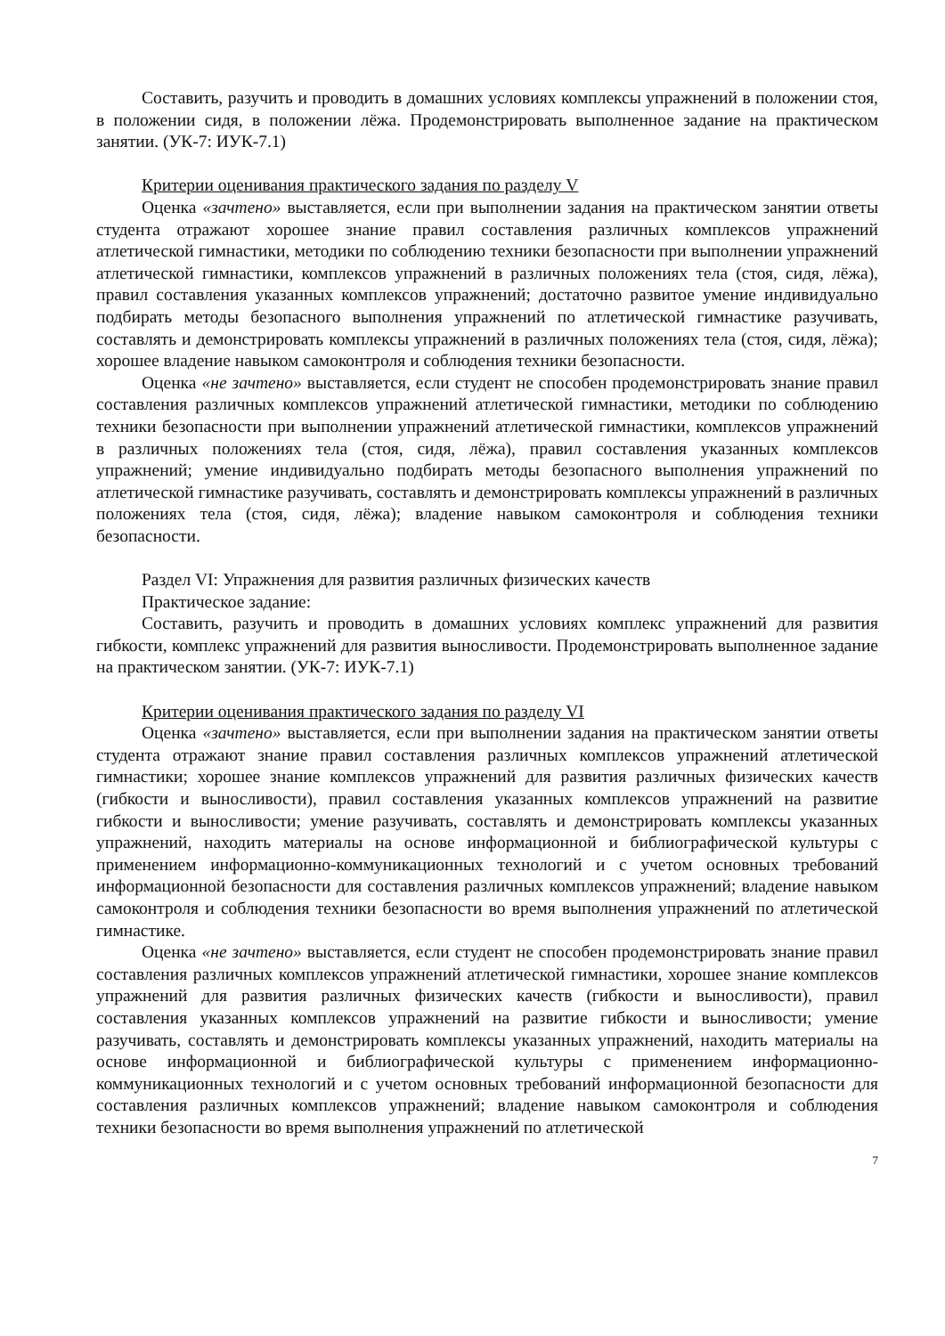Составить, разучить и проводить в домашних условиях комплексы упражнений в положении стоя, в положении сидя, в положении лёжа. Продемонстрировать выполненное задание на практическом занятии. (УК-7: ИУК-7.1)
Критерии оценивания практического задания по разделу V
Оценка «зачтено» выставляется, если при выполнении задания на практическом занятии ответы студента отражают хорошее знание правил составления различных комплексов упражнений атлетической гимнастики, методики по соблюдению техники безопасности при выполнении упражнений атлетической гимнастики, комплексов упражнений в различных положениях тела (стоя, сидя, лёжа), правил составления указанных комплексов упражнений; достаточно развитое умение индивидуально подбирать методы безопасного выполнения упражнений по атлетической гимнастике разучивать, составлять и демонстрировать комплексы упражнений в различных положениях тела (стоя, сидя, лёжа); хорошее владение навыком самоконтроля и соблюдения техники безопасности.
Оценка «не зачтено» выставляется, если студент не способен продемонстрировать знание правил составления различных комплексов упражнений атлетической гимнастики, методики по соблюдению техники безопасности при выполнении упражнений атлетической гимнастики, комплексов упражнений в различных положениях тела (стоя, сидя, лёжа), правил составления указанных комплексов упражнений; умение индивидуально подбирать методы безопасного выполнения упражнений по атлетической гимнастике разучивать, составлять и демонстрировать комплексы упражнений в различных положениях тела (стоя, сидя, лёжа); владение навыком самоконтроля и соблюдения техники безопасности.
Раздел VI: Упражнения для развития различных физических качеств
Практическое задание:
Составить, разучить и проводить в домашних условиях комплекс упражнений для развития гибкости, комплекс упражнений для развития выносливости. Продемонстрировать выполненное задание на практическом занятии. (УК-7: ИУК-7.1)
Критерии оценивания практического задания по разделу VI
Оценка «зачтено» выставляется, если при выполнении задания на практическом занятии ответы студента отражают знание правил составления различных комплексов упражнений атлетической гимнастики; хорошее знание комплексов упражнений для развития различных физических качеств (гибкости и выносливости), правил составления указанных комплексов упражнений на развитие гибкости и выносливости; умение разучивать, составлять и демонстрировать комплексы указанных упражнений, находить материалы на основе информационной и библиографической культуры с применением информационно-коммуникационных технологий и с учетом основных требований информационной безопасности для составления различных комплексов упражнений; владение навыком самоконтроля и соблюдения техники безопасности во время выполнения упражнений по атлетической гимнастике.
Оценка «не зачтено» выставляется, если студент не способен продемонстрировать знание правил составления различных комплексов упражнений атлетической гимнастики, хорошее знание комплексов упражнений для развития различных физических качеств (гибкости и выносливости), правил составления указанных комплексов упражнений на развитие гибкости и выносливости; умение разучивать, составлять и демонстрировать комплексы указанных упражнений, находить материалы на основе информационной и библиографической культуры с применением информационно-коммуникационных технологий и с учетом основных требований информационной безопасности для составления различных комплексов упражнений; владение навыком самоконтроля и соблюдения техники безопасности во время выполнения упражнений по атлетической
7